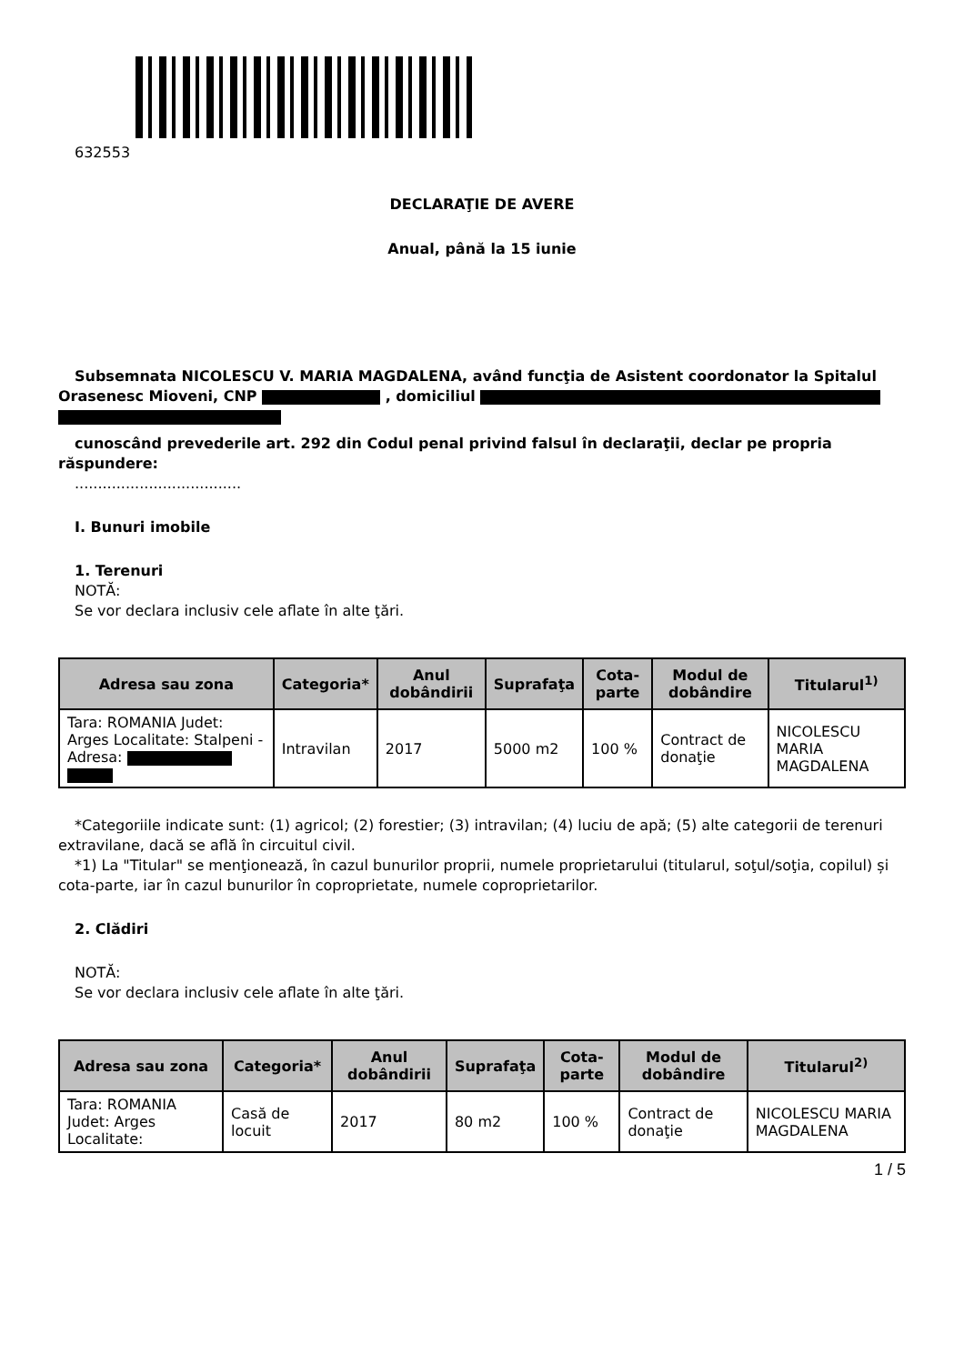632553
DECLARAŢIE DE AVERE
Anual, până la 15 iunie
Subsemnata NICOLESCU V. MARIA MAGDALENA, având funcţia de Asistent coordonator la Spitalul Orasenesc Mioveni, CNP , domiciliul
cunoscând prevederile art. 292 din Codul penal privind falsul în declaraţii, declar pe propria răspundere:
....................................
I. Bunuri imobile
1. Terenuri
NOTĂ:
Se vor declara inclusiv cele aflate în alte ţări.
| Adresa sau zona | Categoria* | Anul dobândirii | Suprafaţa | Cota-parte | Modul de dobândire | Titularul<sup>1)</sup> |
| --- | --- | --- | --- | --- | --- | --- |
| Tara: ROMANIA Judet: Arges Localitate: Stalpeni - Adresa: | Intravilan | 2017 | 5000 m2 | 100 % | Contract de donaţie | NICOLESCU MARIA MAGDALENA |
*Categoriile indicate sunt: (1) agricol; (2) forestier; (3) intravilan; (4) luciu de apă; (5) alte categorii de terenuri extravilane, dacă se află în circuitul civil.
*1) La "Titular" se menţionează, în cazul bunurilor proprii, numele proprietarului (titularul, soţul/soţia, copilul) și cota-parte, iar în cazul bunurilor în coproprietate, numele coproprietarilor.
2. Clădiri
NOTĂ:
Se vor declara inclusiv cele aflate în alte ţări.
| Adresa sau zona | Categoria* | Anul dobândirii | Suprafaţa | Cota-parte | Modul de dobândire | Titularul<sup>2)</sup> |
| --- | --- | --- | --- | --- | --- | --- |
| Tara: ROMANIA Judet: Arges Localitate: | Casă de locuit | 2017 | 80 m2 | 100 % | Contract de donaţie | NICOLESCU MARIA MAGDALENA |
1 / 5